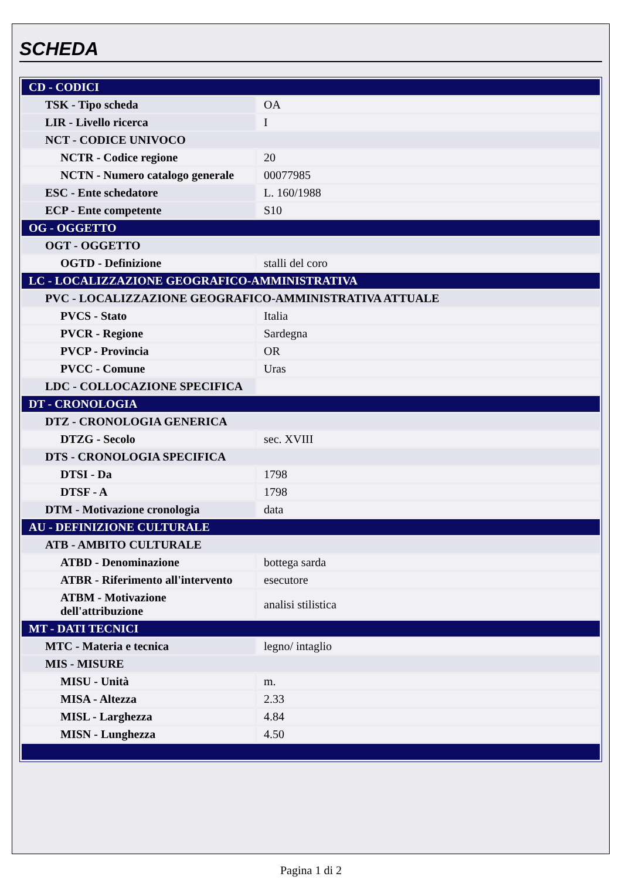SCHEDA
| CD - CODICI | |
| TSK - Tipo scheda | OA |
| LIR - Livello ricerca | I |
| NCT - CODICE UNIVOCO | |
| NCTR - Codice regione | 20 |
| NCTN - Numero catalogo generale | 00077985 |
| ESC - Ente schedatore | L. 160/1988 |
| ECP - Ente competente | S10 |
| OG - OGGETTO | |
| OGT - OGGETTO | |
| OGTD - Definizione | stalli del coro |
| LC - LOCALIZZAZIONE GEOGRAFICO-AMMINISTRATIVA | |
| PVC - LOCALIZZAZIONE GEOGRAFICO-AMMINISTRATIVA ATTUALE | |
| PVCS - Stato | Italia |
| PVCR - Regione | Sardegna |
| PVCP - Provincia | OR |
| PVCC - Comune | Uras |
| LDC - COLLOCAZIONE SPECIFICA | |
| DT - CRONOLOGIA | |
| DTZ - CRONOLOGIA GENERICA | |
| DTZG - Secolo | sec. XVIII |
| DTS - CRONOLOGIA SPECIFICA | |
| DTSI - Da | 1798 |
| DTSF - A | 1798 |
| DTM - Motivazione cronologia | data |
| AU - DEFINIZIONE CULTURALE | |
| ATB - AMBITO CULTURALE | |
| ATBD - Denominazione | bottega sarda |
| ATBR - Riferimento all'intervento | esecutore |
| ATBM - Motivazione dell'attribuzione | analisi stilistica |
| MT - DATI TECNICI | |
| MTC - Materia e tecnica | legno/ intaglio |
| MIS - MISURE | |
| MISU - Unità | m. |
| MISA - Altezza | 2.33 |
| MISL - Larghezza | 4.84 |
| MISN - Lunghezza | 4.50 |
Pagina 1 di 2